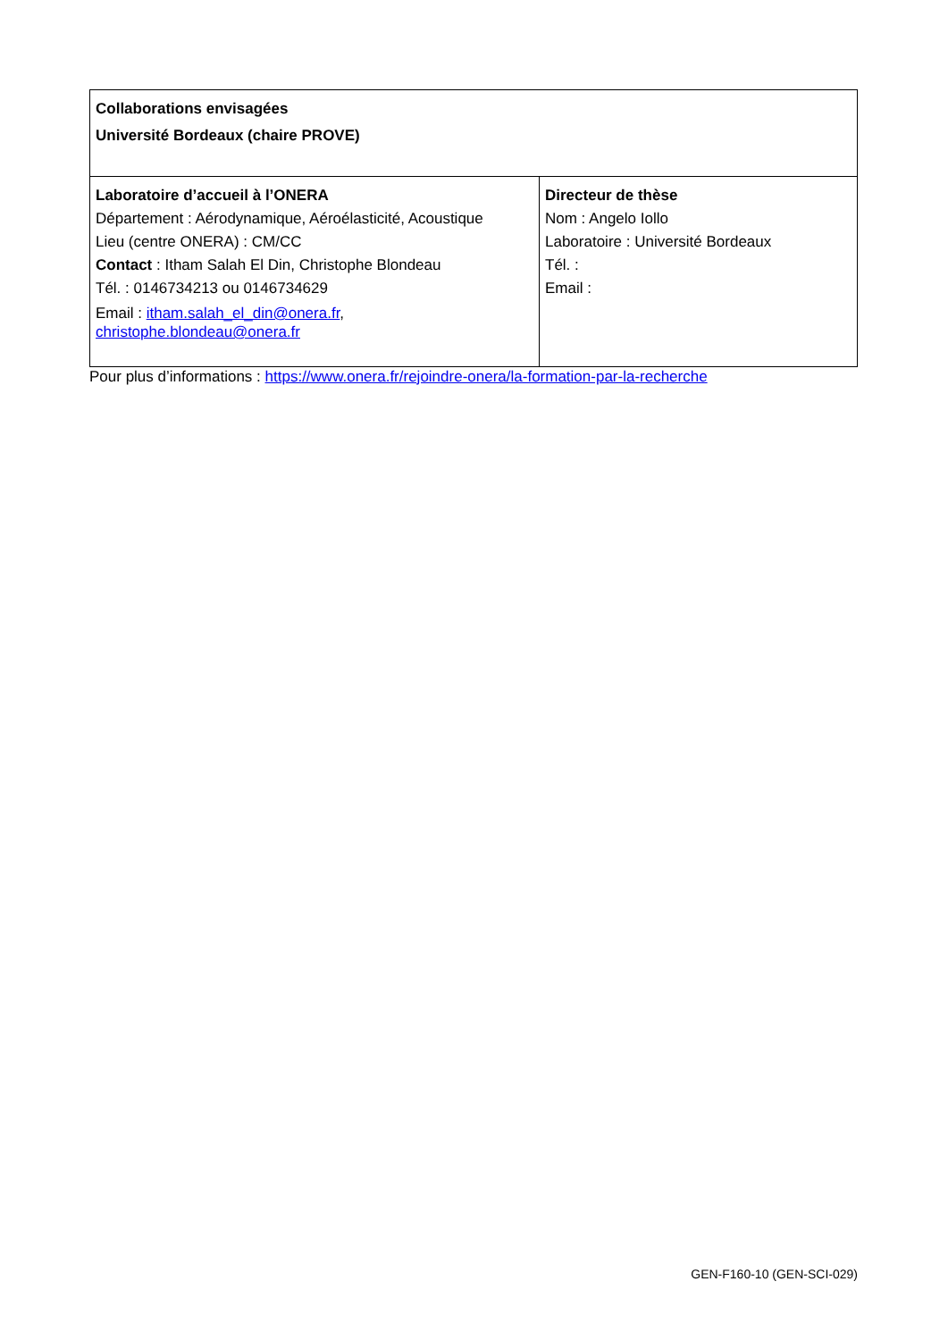| Collaborations envisagées Université Bordeaux (chaire PROVE) | |
| Laboratoire d’accueil à l’ONERA Département : Aérodynamique, Aéroélasticité, Acoustique Lieu (centre ONERA) : CM/CC Contact : Itham Salah El Din, Christophe Blondeau Tél. : 0146734213 ou 0146734629 Email : itham.salah_el_din@onera.fr , christophe.blondeau@onera.fr | Directeur de thèse Nom : Angelo Iollo Laboratoire : Université Bordeaux Tél. : Email : |
Pour plus d’informations : https://www.onera.fr/rejoindre-onera/la-formation-par-la-recherche
GEN-F160-10 (GEN-SCI-029)